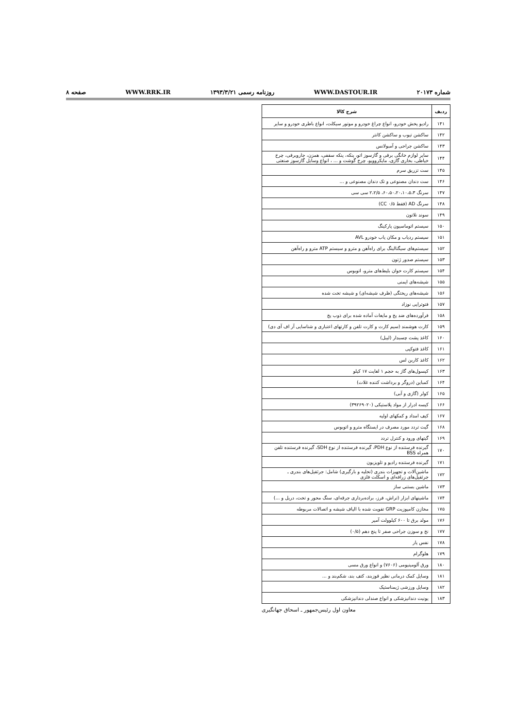صفحه ۸ WWW.RRK.IR روزنامه رسمی ۱۳۹۳/۳/۲۱ WWW.DASTOUR.IR شماره ۲۰۱۷۳
| ردیف | شرح کالا |
| --- | --- |
| ۱۴۱ | رادیو پخش خودرو، انواع چراغ خودرو و موتور سیکلت، انواع باطری خودرو و سایر |
| ۱۴۲ | ساکشن تیوب و ساکشن کانتر |
| ۱۴۳ | ساکشن جراحی و آمبولانس |
| ۱۴۴ | سایر لوازم خانگی برقی و گازسوز اتو، پنکه، پنکه سقفی، همزن، جاروبرقی، چرخ خیاطی، بخاری گازی، مایکروویو، چرخ گوشت و ... ، انواع وسایل گازسوز صنعتی |
| ۱۴۵ | ست تزریق سرم |
| ۱۴۶ | ست دندان مصنوعی و تک دندان مصنوعی و ... |
| ۱۴۷ | سرنگ ۶۰،۵۰،۲۰،۱۰،۵،۳، ۲،۲/۵ سی سی |
| ۱۴۸ | سرنگ AD (فقط CC ۰/۵) |
| ۱۴۹ | سوند نلاتون |
| ۱۵۰ | سیستم اتوماسیون پارکینگ |
| ۱۵۱ | سیستم ردیاب و مکان یاب خودرو AVL |
| ۱۵۲ | سیستم‌های سیگنالینگ برای راه‌آهن و مترو و سیستم ATP مترو و راه‌آهن |
| ۱۵۳ | سیستم صدور ژتون |
| ۱۵۴ | سیستم کارت خوان بلیط‌های مترو، اتوبوس |
| ۱۵۵ | شیشه‌های ایمنی |
| ۱۵۶ | شیشه‌های ریختگی (ظرف شیشه‌ای) و شیشه تخت شده |
| ۱۵۷ | فتوتراپی نوزاد |
| ۱۵۸ | فرآورده‌های ضد یخ و مایعات آماده شده برای ذوب یخ |
| ۱۵۹ | کارت هوشمند (سیم کارت و کارت تلفن و کارتهای اعتباری و شناسایی آر اف آی دی) |
| ۱۶۰ | کاغذ پشت چسبدار (لیبل) |
| ۱۶۱ | کاغذ فتوکپی |
| ۱۶۲ | کاغذ کاربن لس |
| ۱۶۳ | کپسول‌های گاز به حجم ۱ لغایت ۱۷ کیلو |
| ۱۶۴ | کمباین (دروگر و برداشت کننده غلات) |
| ۱۶۵ | کولر (گازی و آبی) |
| ۱۶۶ | کیسه ادرار از مواد پلاستیکی (۳۹۲۶۹۰۲۰) |
| ۱۶۷ | کیف امداد و کمکهای اولیه |
| ۱۶۸ | گیت تردد مورد مصرف در ایستگاه مترو و اتوبوس |
| ۱۶۹ | گیتهای ورود و کنترل تردد |
| ۱۷۰ | گیرنده فرستنده از نوع PDH، گیرنده فرستنده از نوع SDH، گیرنده فرستنده تلفن همراه BSS |
| ۱۷۱ | گیرنده فرستنده رادیو و تلویزیون |
| ۱۷۲ | ماشین‌آلات و تجهیزات بندری (تخلیه و بارگیری) شامل: جرثقیل‌های بندری ـ جرثقیل‌های زرافه‌ای و اسکلت فلزی |
| ۱۷۳ | ماشین بستنی ساز |
| ۱۷۴ | ماشینهای ابزار (تراش، فرز، براده‌برداری جرقه‌ای، سنگ محور و تخت، دریل و ...) |
| ۱۷۵ | مخازن کامپوزیت GRP تقویت شده با الیاف شیشه و اتصالات مربوطه |
| ۱۷۶ | مولد برق تا ۶۰۰ کیلوولت آمپر |
| ۱۷۷ | نخ و سوزن جراحی صفر تا پنج دهم (۰/۵) |
| ۱۷۸ | نفس یار |
| ۱۷۹ | هلوگرام |
| ۱۸۰ | ورق آلومینیومی (۷۶۰۶) و انواع ورق مسی |
| ۱۸۱ | وسایل کمک درمانی نظیر قوزبند، کتف بند، شکم‌بند و ... |
| ۱۸۲ | وسایل ورزشی ژیمناستیک |
| ۱۸۳ | یونیت دندانپزشکی و انواع صندلی دندانپزشکی |
معاون اول رئیس‌جمهور ـ اسحاق جهانگیری